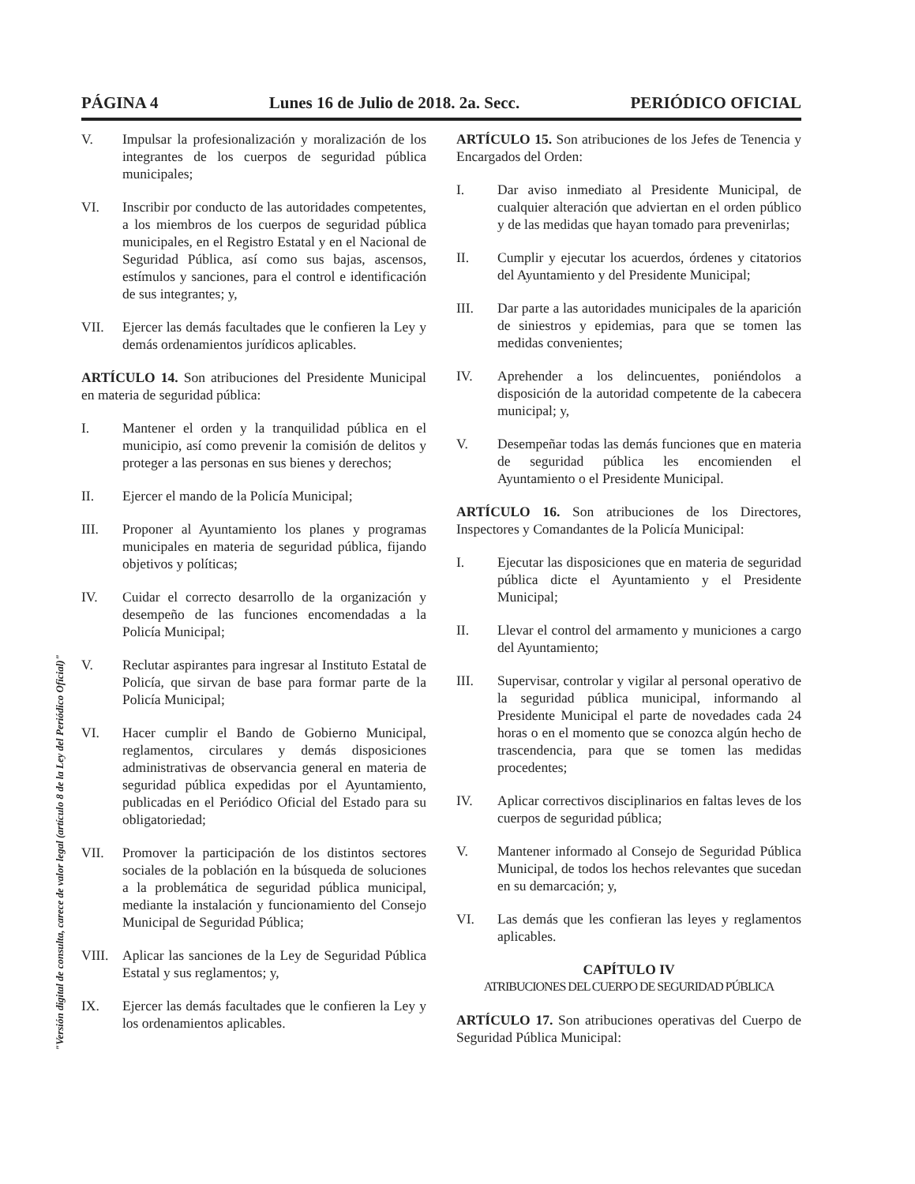PÁGINA 4 Lunes 16 de Julio de 2018. 2a. Secc. PERIÓDICO OFICIAL
"Versión digital de consulta, carece de valor legal (artículo 8 de la Ley del Periódico Oficial)"
V. Impulsar la profesionalización y moralización de los integrantes de los cuerpos de seguridad pública municipales;
VI. Inscribir por conducto de las autoridades competentes, a los miembros de los cuerpos de seguridad pública municipales, en el Registro Estatal y en el Nacional de Seguridad Pública, así como sus bajas, ascensos, estímulos y sanciones, para el control e identificación de sus integrantes; y,
VII. Ejercer las demás facultades que le confieren la Ley y demás ordenamientos jurídicos aplicables.
ARTÍCULO 14. Son atribuciones del Presidente Municipal en materia de seguridad pública:
I. Mantener el orden y la tranquilidad pública en el municipio, así como prevenir la comisión de delitos y proteger a las personas en sus bienes y derechos;
II. Ejercer el mando de la Policía Municipal;
III. Proponer al Ayuntamiento los planes y programas municipales en materia de seguridad pública, fijando objetivos y políticas;
IV. Cuidar el correcto desarrollo de la organización y desempeño de las funciones encomendadas a la Policía Municipal;
V. Reclutar aspirantes para ingresar al Instituto Estatal de Policía, que sirvan de base para formar parte de la Policía Municipal;
VI. Hacer cumplir el Bando de Gobierno Municipal, reglamentos, circulares y demás disposiciones administrativas de observancia general en materia de seguridad pública expedidas por el Ayuntamiento, publicadas en el Periódico Oficial del Estado para su obligatoriedad;
VII. Promover la participación de los distintos sectores sociales de la población en la búsqueda de soluciones a la problemática de seguridad pública municipal, mediante la instalación y funcionamiento del Consejo Municipal de Seguridad Pública;
VIII. Aplicar las sanciones de la Ley de Seguridad Pública Estatal y sus reglamentos; y,
IX. Ejercer las demás facultades que le confieren la Ley y los ordenamientos aplicables.
ARTÍCULO 15. Son atribuciones de los Jefes de Tenencia y Encargados del Orden:
I. Dar aviso inmediato al Presidente Municipal, de cualquier alteración que adviertan en el orden público y de las medidas que hayan tomado para prevenirlas;
II. Cumplir y ejecutar los acuerdos, órdenes y citatorios del Ayuntamiento y del Presidente Municipal;
III. Dar parte a las autoridades municipales de la aparición de siniestros y epidemias, para que se tomen las medidas convenientes;
IV. Aprehender a los delincuentes, poniéndolos a disposición de la autoridad competente de la cabecera municipal; y,
V. Desempeñar todas las demás funciones que en materia de seguridad pública les encomienden el Ayuntamiento o el Presidente Municipal.
ARTÍCULO 16. Son atribuciones de los Directores, Inspectores y Comandantes de la Policía Municipal:
I. Ejecutar las disposiciones que en materia de seguridad pública dicte el Ayuntamiento y el Presidente Municipal;
II. Llevar el control del armamento y municiones a cargo del Ayuntamiento;
III. Supervisar, controlar y vigilar al personal operativo de la seguridad pública municipal, informando al Presidente Municipal el parte de novedades cada 24 horas o en el momento que se conozca algún hecho de trascendencia, para que se tomen las medidas procedentes;
IV. Aplicar correctivos disciplinarios en faltas leves de los cuerpos de seguridad pública;
V. Mantener informado al Consejo de Seguridad Pública Municipal, de todos los hechos relevantes que sucedan en su demarcación; y,
VI. Las demás que les confieran las leyes y reglamentos aplicables.
CAPÍTULO IV
ATRIBUCIONES DEL CUERPO DE SEGURIDAD PÚBLICA
ARTÍCULO 17. Son atribuciones operativas del Cuerpo de Seguridad Pública Municipal: